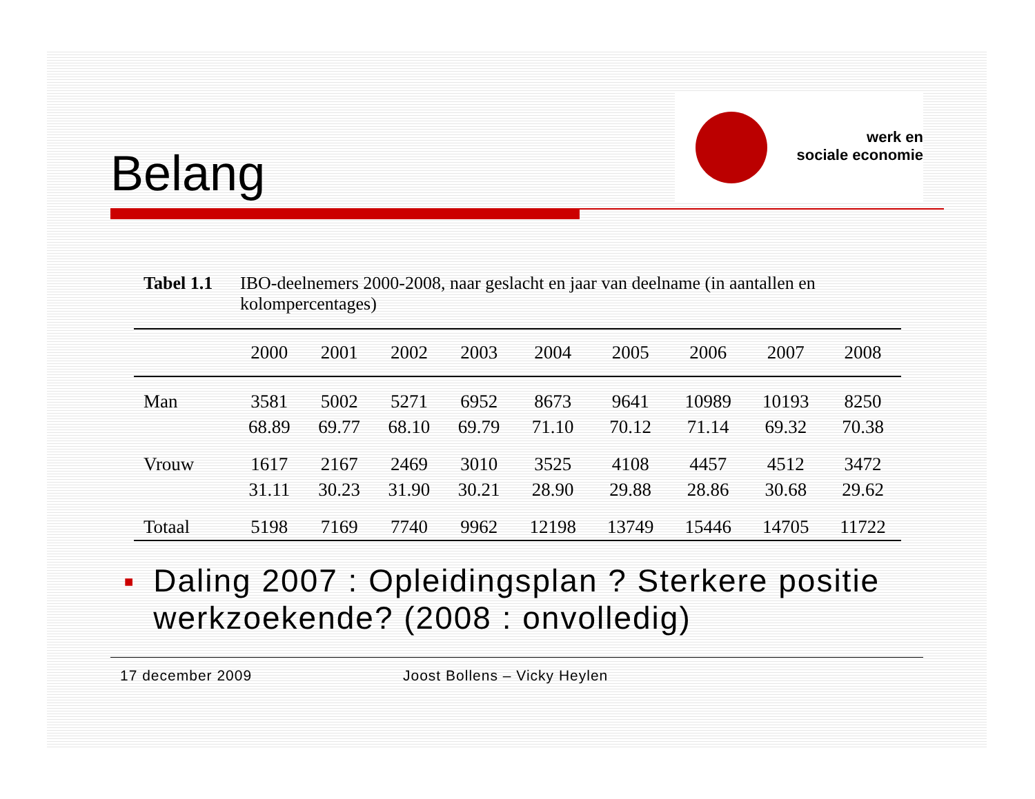Belang
werk en
sociale economie
Tabel 1.1
IBO-deelnemers 2000-2008, naar geslacht en jaar van deelname (in aantallen en kolompercentages)
| | 2000 | 2001 | 2002 | 2003 | 2004 | 2005 | 2006 | 2007 | 2008 |
| --- | --- | --- | --- | --- | --- | --- | --- | --- | --- |
| Man | 3581 | 5002 | 5271 | 6952 | 8673 | 9641 | 10989 | 10193 | 8250 |
| | 68.89 | 69.77 | 68.10 | 69.79 | 71.10 | 70.12 | 71.14 | 69.32 | 70.38 |
| Vrouw | 1617 | 2167 | 2469 | 3010 | 3525 | 4108 | 4457 | 4512 | 3472 |
| | 31.11 | 30.23 | 31.90 | 30.21 | 28.90 | 29.88 | 28.86 | 30.68 | 29.62 |
| Totaal | 5198 | 7169 | 7740 | 9962 | 12198 | 13749 | 15446 | 14705 | 11722 |
■
Daling 2007 : Opleidingsplan ? Sterkere positie werkzoekende? (2008 : onvolledig)
17 december 2009 Joost Bollens – Vicky Heylen